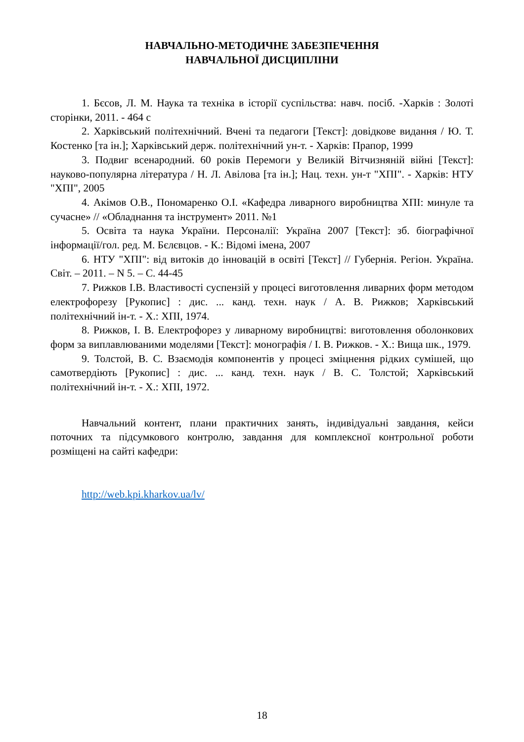НАВЧАЛЬНО-МЕТОДИЧНЕ ЗАБЕЗПЕЧЕННЯ
НАВЧАЛЬНОЇ ДИСЦИПЛІНИ
1. Бєсов, Л. М. Наука та техніка в історії суспільства: навч. посіб. -Харків : Золоті сторінки, 2011. - 464 с
2. Харківський політехнічний. Вчені та педагоги [Текст]: довідкове видання / Ю. Т. Костенко [та ін.]; Харківський держ. політехнічний ун-т. - Харків: Прапор, 1999
3. Подвиг всенародний. 60 років Перемоги у Великій Вітчизняній війні [Текст]: науково-популярна література / Н. Л. Авілова [та ін.]; Нац. техн. ун-т "ХПІ". - Харків: НТУ "ХПІ", 2005
4. Акімов О.В., Пономаренко О.І. «Кафедра ливарного виробництва ХПІ: минуле та сучасне» // «Обладнання та інструмент» 2011. №1
5. Освіта та наука України. Персоналії: Україна 2007 [Текст]: зб. біографічної інформації/гол. ред. М. Бєлєвцов. - К.: Відомі імена, 2007
6. НТУ "ХПІ": від витоків до інновацій в освіті [Текст] // Губернія. Регіон. Україна. Світ. – 2011. – N 5. – С. 44-45
7. Рижков І.В. Властивості суспензій у процесі виготовлення ливарних форм методом електрофорезу [Рукопис] : дис. ... канд. техн. наук / А. В. Рижков; Харківський політехнічний ін-т. - Х.: ХПІ, 1974.
8. Рижков, І. В. Електрофорез у ливарному виробництві: виготовлення оболонкових форм за виплавлюваними моделями [Текст]: монографія / І. В. Рижков. - Х.: Вища шк., 1979.
9. Толстой, В. С. Взаємодія компонентів у процесі зміцнення рідких сумішей, що самотвердіють [Рукопис] : дис. ... канд. техн. наук / В. С. Толстой; Харківський політехнічний ін-т. - Х.: ХПІ, 1972.
Навчальний контент, плани практичних занять, індивідуальні завдання, кейси поточних та підсумкового контролю, завдання для комплексної контрольної роботи розміщені на сайті кафедри:
http://web.kpi.kharkov.ua/lv/
18